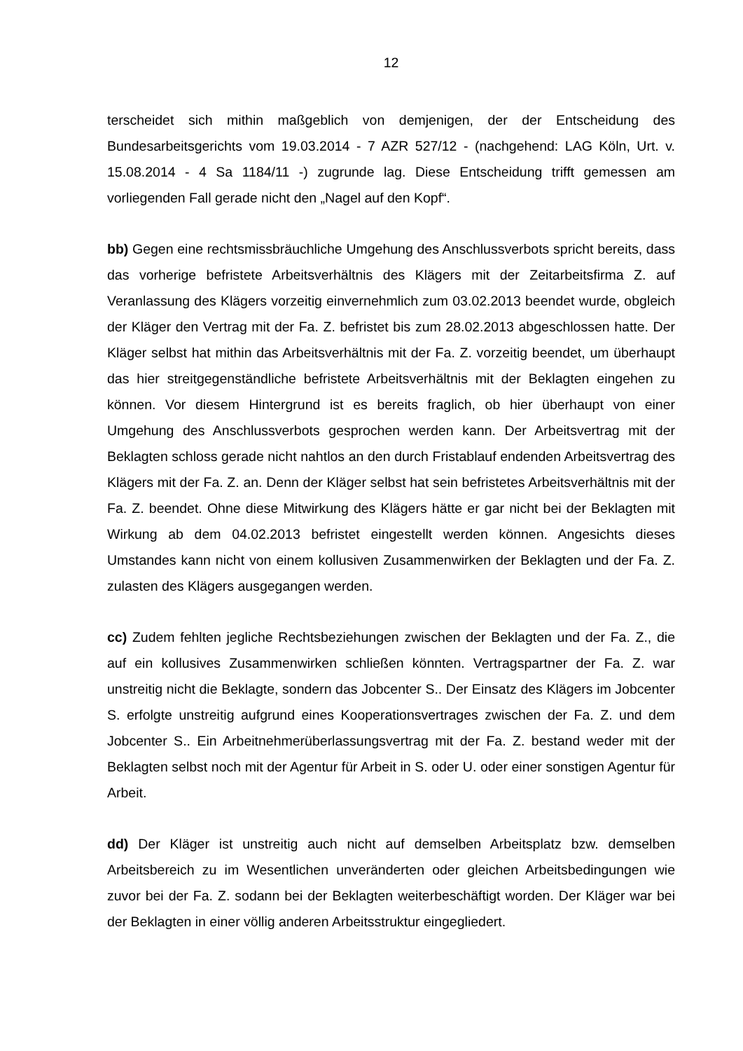12
terscheidet sich mithin maßgeblich von demjenigen, der der Entscheidung des Bundesarbeitsgerichts vom 19.03.2014 - 7 AZR 527/12 - (nachgehend: LAG Köln, Urt. v. 15.08.2014 - 4 Sa 1184/11 -) zugrunde lag. Diese Entscheidung trifft gemessen am vorliegenden Fall gerade nicht den „Nagel auf den Kopf“.
bb) Gegen eine rechtsmissbräuchliche Umgehung des Anschlussverbots spricht bereits, dass das vorherige befristete Arbeitsverhältnis des Klägers mit der Zeitarbeitsfirma Z. auf Veranlassung des Klägers vorzeitig einvernehmlich zum 03.02.2013 beendet wurde, obgleich der Kläger den Vertrag mit der Fa. Z. befristet bis zum 28.02.2013 abgeschlossen hatte. Der Kläger selbst hat mithin das Arbeitsverhältnis mit der Fa. Z. vorzeitig beendet, um überhaupt das hier streitgegenständliche befristete Arbeitsverhältnis mit der Beklagten eingehen zu können. Vor diesem Hintergrund ist es bereits fraglich, ob hier überhaupt von einer Umgehung des Anschlussverbots gesprochen werden kann. Der Arbeitsvertrag mit der Beklagten schloss gerade nicht nahtlos an den durch Fristablauf endenden Arbeitsvertrag des Klägers mit der Fa. Z. an. Denn der Kläger selbst hat sein befristetes Arbeitsverhältnis mit der Fa. Z. beendet. Ohne diese Mitwirkung des Klägers hätte er gar nicht bei der Beklagten mit Wirkung ab dem 04.02.2013 befristet eingestellt werden können. Angesichts dieses Umstandes kann nicht von einem kollusiven Zusammenwirken der Beklagten und der Fa. Z. zulasten des Klägers ausgegangen werden.
cc) Zudem fehlten jegliche Rechtsbeziehungen zwischen der Beklagten und der Fa. Z., die auf ein kollusives Zusammenwirken schließen könnten. Vertragspartner der Fa. Z. war unstreitig nicht die Beklagte, sondern das Jobcenter S.. Der Einsatz des Klägers im Jobcenter S. erfolgte unstreitig aufgrund eines Kooperationsvertrages zwischen der Fa. Z. und dem Jobcenter S.. Ein Arbeitnehmerüberlassungsvertrag mit der Fa. Z. bestand weder mit der Beklagten selbst noch mit der Agentur für Arbeit in S. oder U. oder einer sonstigen Agentur für Arbeit.
dd) Der Kläger ist unstreitig auch nicht auf demselben Arbeitsplatz bzw. demselben Arbeitsbereich zu im Wesentlichen unveränderten oder gleichen Arbeitsbedingungen wie zuvor bei der Fa. Z. sodann bei der Beklagten weiterbeschäftigt worden. Der Kläger war bei der Beklagten in einer völlig anderen Arbeitsstruktur eingegliedert.